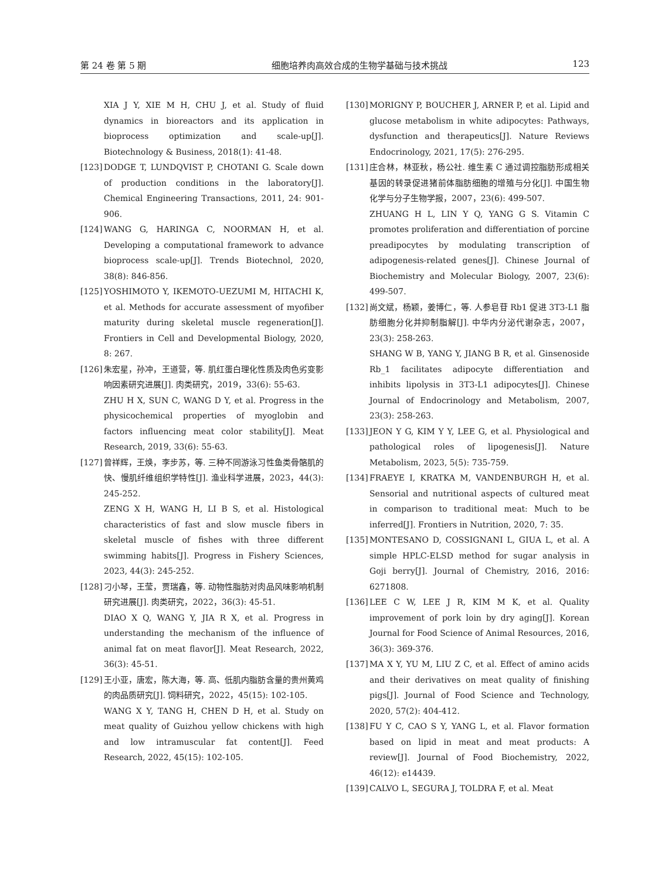第 24 卷 第 5 期 细胞培养肉高效合成的生物学基础与技术挑战 123
XIA J Y, XIE M H, CHU J, et al. Study of fluid dynamics in bioreactors and its application in bioprocess optimization and scale-up[J]. Biotechnology & Business, 2018(1): 41-48.
[123] DODGE T, LUNDQVIST P, CHOTANI G. Scale down of production conditions in the laboratory[J]. Chemical Engineering Transactions, 2011, 24: 901-906.
[124] WANG G, HARINGA C, NOORMAN H, et al. Developing a computational framework to advance bioprocess scale-up[J]. Trends Biotechnol, 2020, 38(8): 846-856.
[125] YOSHIMOTO Y, IKEMOTO-UEZUMI M, HITACHI K, et al. Methods for accurate assessment of myofiber maturity during skeletal muscle regeneration[J]. Frontiers in Cell and Developmental Biology, 2020, 8: 267.
[126] 朱宏星，孙冲，王道营，等. 肌红蛋白理化性质及肉色劣变影响因素研究进展[J]. 肉类研究，2019，33(6): 55-63.
ZHU H X, SUN C, WANG D Y, et al. Progress in the physicochemical properties of myoglobin and factors influencing meat color stability[J]. Meat Research, 2019, 33(6): 55-63.
[127] 曾祥辉，王焕，李步苏，等. 三种不同游泳习性鱼类骨骼肌的快、慢肌纤维组织学特性[J]. 渔业科学进展，2023，44(3): 245-252.
ZENG X H, WANG H, LI B S, et al. Histological characteristics of fast and slow muscle fibers in skeletal muscle of fishes with three different swimming habits[J]. Progress in Fishery Sciences, 2023, 44(3): 245-252.
[128] 刁小琴，王莹，贾瑞鑫，等. 动物性脂肪对肉品风味影响机制研究进展[J]. 肉类研究，2022，36(3): 45-51.
DIAO X Q, WANG Y, JIA R X, et al. Progress in understanding the mechanism of the influence of animal fat on meat flavor[J]. Meat Research, 2022, 36(3): 45-51.
[129] 王小亚，唐宏，陈大海，等. 高、低肌内脂肪含量的贵州黄鸡的肉品质研究[J]. 饲料研究，2022，45(15): 102-105.
WANG X Y, TANG H, CHEN D H, et al. Study on meat quality of Guizhou yellow chickens with high and low intramuscular fat content[J]. Feed Research, 2022, 45(15): 102-105.
[130] MORIGNY P, BOUCHER J, ARNER P, et al. Lipid and glucose metabolism in white adipocytes: Pathways, dysfunction and therapeutics[J]. Nature Reviews Endocrinology, 2021, 17(5): 276-295.
[131] 庄合林，林亚秋，杨公社. 维生素 C 通过调控脂肪形成相关基因的转录促进猪前体脂肪细胞的增殖与分化[J]. 中国生物化学与分子生物学报，2007，23(6): 499-507.
ZHUANG H L, LIN Y Q, YANG G S. Vitamin C promotes proliferation and differentiation of porcine preadipocytes by modulating transcription of adipogenesis-related genes[J]. Chinese Journal of Biochemistry and Molecular Biology, 2007, 23(6): 499-507.
[132] 尚文斌，杨颖，姜博仁，等. 人参皂苷 Rb1 促进 3T3-L1 脂肪细胞分化并抑制脂解[J]. 中华内分泌代谢杂志，2007，23(3): 258-263.
SHANG W B, YANG Y, JIANG B R, et al. Ginsenoside Rb_1 facilitates adipocyte differentiation and inhibits lipolysis in 3T3-L1 adipocytes[J]. Chinese Journal of Endocrinology and Metabolism, 2007, 23(3): 258-263.
[133] JEON Y G, KIM Y Y, LEE G, et al. Physiological and pathological roles of lipogenesis[J]. Nature Metabolism, 2023, 5(5): 735-759.
[134] FRAEYE I, KRATKA M, VANDENBURGH H, et al. Sensorial and nutritional aspects of cultured meat in comparison to traditional meat: Much to be inferred[J]. Frontiers in Nutrition, 2020, 7: 35.
[135] MONTESANO D, COSSIGNANI L, GIUA L, et al. A simple HPLC-ELSD method for sugar analysis in Goji berry[J]. Journal of Chemistry, 2016, 2016: 6271808.
[136] LEE C W, LEE J R, KIM M K, et al. Quality improvement of pork loin by dry aging[J]. Korean Journal for Food Science of Animal Resources, 2016, 36(3): 369-376.
[137] MA X Y, YU M, LIU Z C, et al. Effect of amino acids and their derivatives on meat quality of finishing pigs[J]. Journal of Food Science and Technology, 2020, 57(2): 404-412.
[138] FU Y C, CAO S Y, YANG L, et al. Flavor formation based on lipid in meat and meat products: A review[J]. Journal of Food Biochemistry, 2022, 46(12): e14439.
[139] CALVO L, SEGURA J, TOLDRA F, et al. Meat